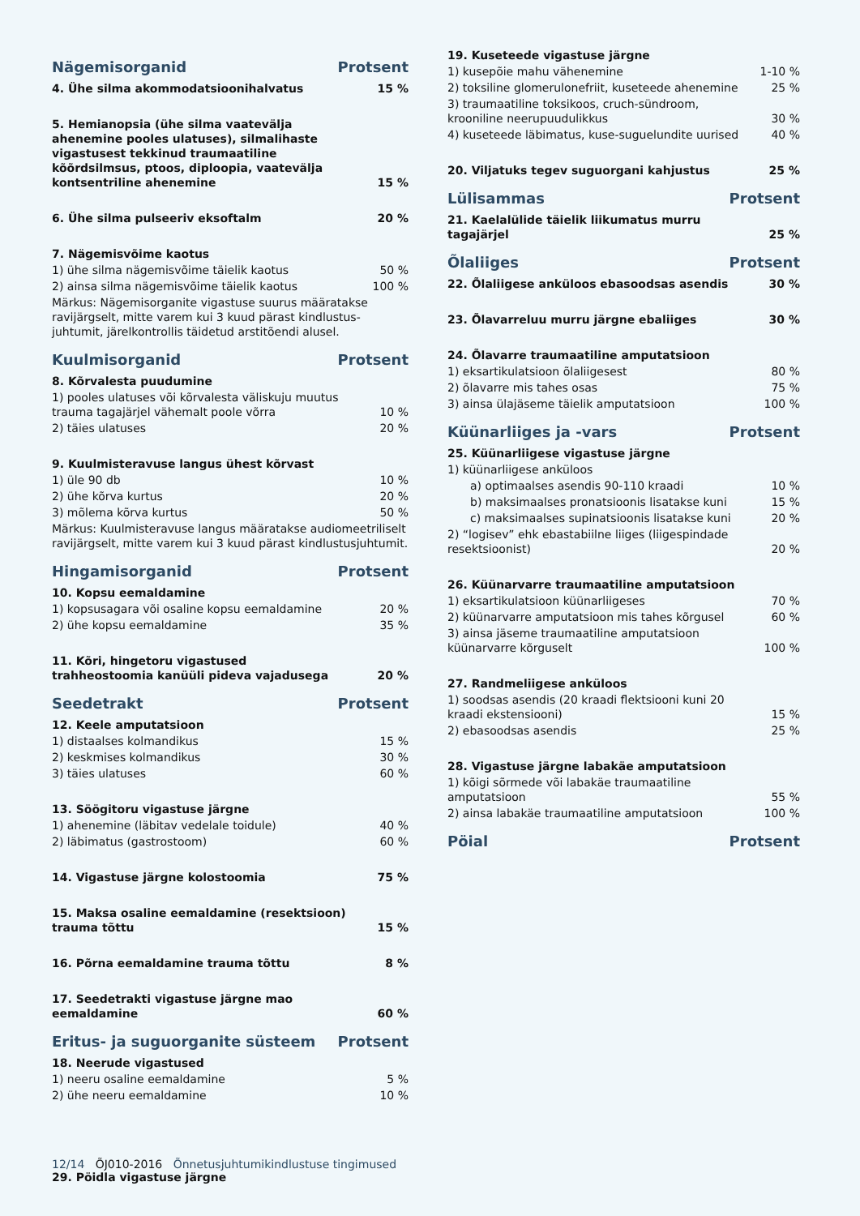Nägemisorganid Protsent
| 4. Ühe silma akommodatsioonihalvatus | 15 % |
| 5. Hemianopsia (ühe silma vaatevälja ahenemine pooles ulatuses), silmalihaste vigastusest tekkinud traumaatiline kõõrdsilmsus, ptoos, diploopia, vaatevälja kontsentriline ahenemine | 15 % |
| 6. Ühe silma pulseeriv eksoftalm | 20 % |
| 7. Nägemisvõime kaotus | |
| 1) ühe silma nägemisvõime täielik kaotus | 50 % |
| 2) ainsa silma nägemisvõime täielik kaotus | 100 % |
| Märkus: Nägemisorganite vigastuse suurus määratakse ravijärgselt, mitte varem kui 3 kuud pärast kindlustus-juhtumit, järelkontrollis täidetud arstitõendi alusel. | |
Kuulmisorganid Protsent
| 8. Kõrvalesta puudumine | |
| 1) pooles ulatuses või kõrvalesta väliskuju muutus trauma tagajärjel vähemalt poole võrra | 10 % |
| 2) täies ulatuses | 20 % |
| 9. Kuulmisteravuse langus ühest kõrvast | |
| 1) üle 90 db | 10 % |
| 2) ühe kõrva kurtus | 20 % |
| 3) mõlema kõrva kurtus | 50 % |
| Märkus: Kuulmisteravuse langus määratakse audiomeetriliselt ravijärgselt, mitte varem kui 3 kuud pärast kindlustusjuhtumit. | |
Hingamisorganid Protsent
| 10. Kopsu eemaldamine | |
| 1) kopsusagara või osaline kopsu eemaldamine | 20 % |
| 2) ühe kopsu eemaldamine | 35 % |
| 11. Kõri, hingetoru vigastused trahheostoomia kanüüli pideva vajadusega | 20 % |
Seedetrakt Protsent
| 12. Keele amputatsioon | |
| 1) distaalses kolmandikus | 15 % |
| 2) keskmises kolmandikus | 30 % |
| 3) täies ulatuses | 60 % |
| 13. Söögitoru vigastuse järgne | |
| 1) ahenemine (läbitav vedelale toidule) | 40 % |
| 2) läbimatus (gastrostoom) | 60 % |
| 14. Vigastuse järgne kolostoomia | 75 % |
| 15. Maksa osaline eemaldamine (resektsioon) trauma tõttu | 15 % |
| 16. Põrna eemaldamine trauma tõttu | 8 % |
| 17. Seedetrakti vigastuse järgne mao eemaldamine | 60 % |
Eritus- ja suguorganite süsteem Protsent
| 18. Neerude vigastused | |
| 1) neeru osaline eemaldamine | 5 % |
| 2) ühe neeru eemaldamine | 10 % |
| 19. Kuseteede vigastuse järgne | |
| 1) kusepõie mahu vähenemine | 1-10 % |
| 2) toksiline glomerulonefriit, kuseteede ahenemine | 25 % |
| 3) traumaatiline toksikoos, cruch-sündroom, krooniline neerupuudulikkus | 30 % |
| 4) kuseteede läbimatus, kuse-suguelundite uurised | 40 % |
| 20. Viljatuks tegev suguorgani kahjustus | 25 % |
Lülisammas Protsent
| 21. Kaelalülide täielik liikumatus murru tagajärjel | 25 % |
Õlaliiges Protsent
| 22. Õlaliigese anküloos ebasoodsas asendis | 30 % |
| 23. Õlavarreluu murru järgne ebaliiges | 30 % |
| 24. Õlavarre traumaatiline amputatsioon | |
| 1) eksartikulatsioon õlaliigesest | 80 % |
| 2) õlavarre mis tahes osas | 75 % |
| 3) ainsa ülajäseme täielik amputatsioon | 100 % |
Küünarliiges ja -vars Protsent
| 25. Küünarliigese vigastuse järgne | |
| 1) küünarliigese anküloos | |
| a) optimaalses asendis 90-110 kraadi | 10 % |
| b) maksimaalses pronatsioonis lisatakse kuni | 15 % |
| c) maksimaalses supinatsioonis lisatakse kuni | 20 % |
| 2) “logisev” ehk ebastabiilne liiges (liigespindade resektsioonist) | 20 % |
| 26. Küünarvarre traumaatiline amputatsioon | |
| 1) eksartikulatsioon küünarliigeses | 70 % |
| 2) küünarvarre amputatsioon mis tahes kõrgusel | 60 % |
| 3) ainsa jäseme traumaatiline amputatsioon küünarvarre kõrguselt | 100 % |
| 27. Randmeliigese anküloos | |
| 1) soodsas asendis (20 kraadi flektsiooni kuni 20 kraadi ekstensiooni) | 15 % |
| 2) ebasoodsas asendis | 25 % |
| 28. Vigastuse järgne labakäe amputatsioon | |
| 1) kõigi sõrmede või labakäe traumaatiline amputatsioon | 55 % |
| 2) ainsa labakäe traumaatiline amputatsioon | 100 % |
Pöial Protsent
12/14 ÕJ010-2016 Õnnetusjuhtumikindlustuse tingimused
29. Pöidla vigastuse järgne